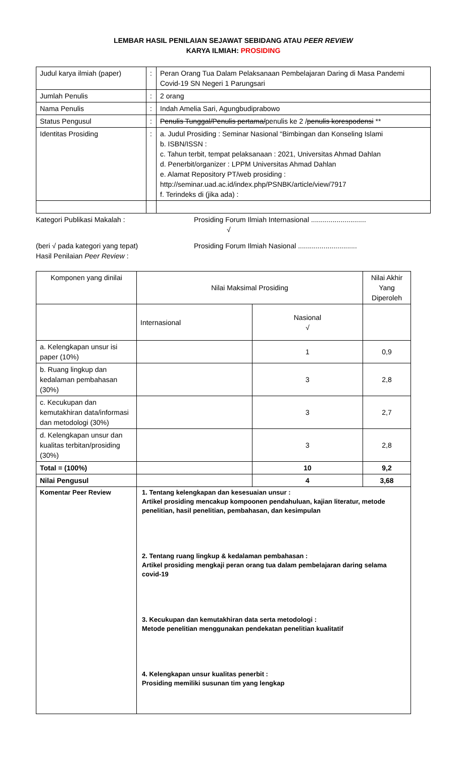LEMBAR HASIL PENILAIAN SEJAWAT SEBIDANG ATAU PEER REVIEW
KARYA ILMIAH: PROSIDING
| Judul karya ilmiah (paper) | : | Peran Orang Tua Dalam Pelaksanaan Pembelajaran Daring di Masa Pandemi Covid-19 SN Negeri 1 Parungsari |
| Jumlah Penulis | : | 2 orang |
| Nama Penulis | : | Indah Amelia Sari, Agungbudiprabowo |
| Status Pengusul | : | Penulis Tunggal/Penulis pertama/ penulis ke 2 / penulis korespodensi ** |
| Identitas Prosiding | : | a. Judul Prosiding : Seminar Nasional “Bimbingan dan Konseling Islami b. ISBN/ISSN : c. Tahun terbit, tempat pelaksanaan : 2021, Universitas Ahmad Dahlan d. Penerbit/organizer : LPPM Universitas Ahmad Dahlan e. Alamat Repository PT/web prosiding : http://seminar.uad.ac.id/index.php/PSNBK/article/view/7917 f. Terindeks di (jika ada) : |
Kategori Publikasi Makalah : Prosiding Forum Ilmiah Internasional ............................
√
(beri √ pada kategori yang tepat)
Hasil Penilaian Peer Review :
Prosiding Forum Ilmiah Nasional ..............................
| Komponen yang dinilai | Nilai Maksimal Prosiding | | Nilai Akhir Yang Diperoleh |
| | Internasional | Nasional √ | |
| a. Kelengkapan unsur isi paper (10%) | | 1 | 0,9 |
| b. Ruang lingkup dan kedalaman pembahasan (30%) | | 3 | 2,8 |
| c. Kecukupan dan kemutakhiran data/informasi dan metodologi (30%) | | 3 | 2,7 |
| d. Kelengkapan unsur dan kualitas terbitan/prosiding (30%) | | 3 | 2,8 |
| Total = (100%) | | 10 | 9,2 |
| Nilai Pengusul | | 4 | 3,68 |
| Komentar Peer Review | 1. Tentang kelengkapan dan kesesuaian unsur : Artikel prosiding mencakup kompoonen pendahuluan, kajian literatur, metode penelitian, hasil penelitian, pembahasan, dan kesimpulan 2. Tentang ruang lingkup & kedalaman pembahasan : Artikel prosiding mengkaji peran orang tua dalam pembelajaran daring selama covid-19 3. Kecukupan dan kemutakhiran data serta metodologi : Metode penelitian menggunakan pendekatan penelitian kualitatif 4. Kelengkapan unsur kualitas penerbit : Prosiding memiliki susunan tim yang lengkap | | |